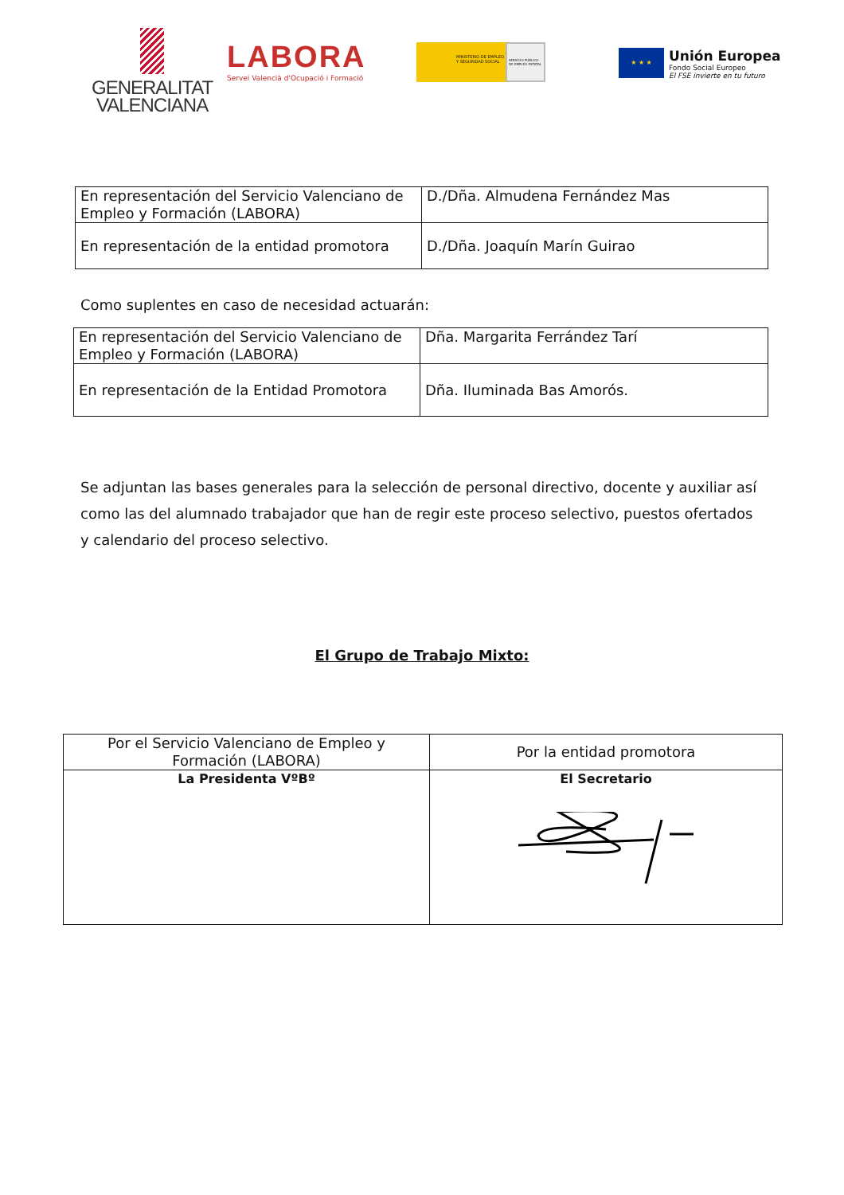GENERALITAT
VALENCIANA
LABORA
Servei Valencià d'Ocupació i Formació
MINISTERIO DE EMPLEO Y SEGURIDAD SOCIAL
SERVICIO PÚBLICO DE EMPLEO ESTATAL
★ ★ ★
Unión Europea
Fondo Social Europeo
El FSE invierte en tu futuro
| En representación del Servicio Valenciano de Empleo y Formación (LABORA) | D./Dña. Almudena Fernández Mas |
| En representación de la entidad promotora | D./Dña. Joaquín Marín Guirao |
Como suplentes en caso de necesidad actuarán:
| En representación del Servicio Valenciano de Empleo y Formación (LABORA) | Dña. Margarita Ferrández Tarí |
| En representación de la Entidad Promotora | Dña. Iluminada Bas Amorós. |
Se adjuntan las bases generales para la selección de personal directivo, docente y auxiliar así como las del alumnado trabajador que han de regir este proceso selectivo, puestos ofertados y calendario del proceso selectivo.
El Grupo de Trabajo Mixto:
| Por el Servicio Valenciano de Empleo y Formación (LABORA) | Por la entidad promotora |
| La Presidenta VºBº | El Secretario |